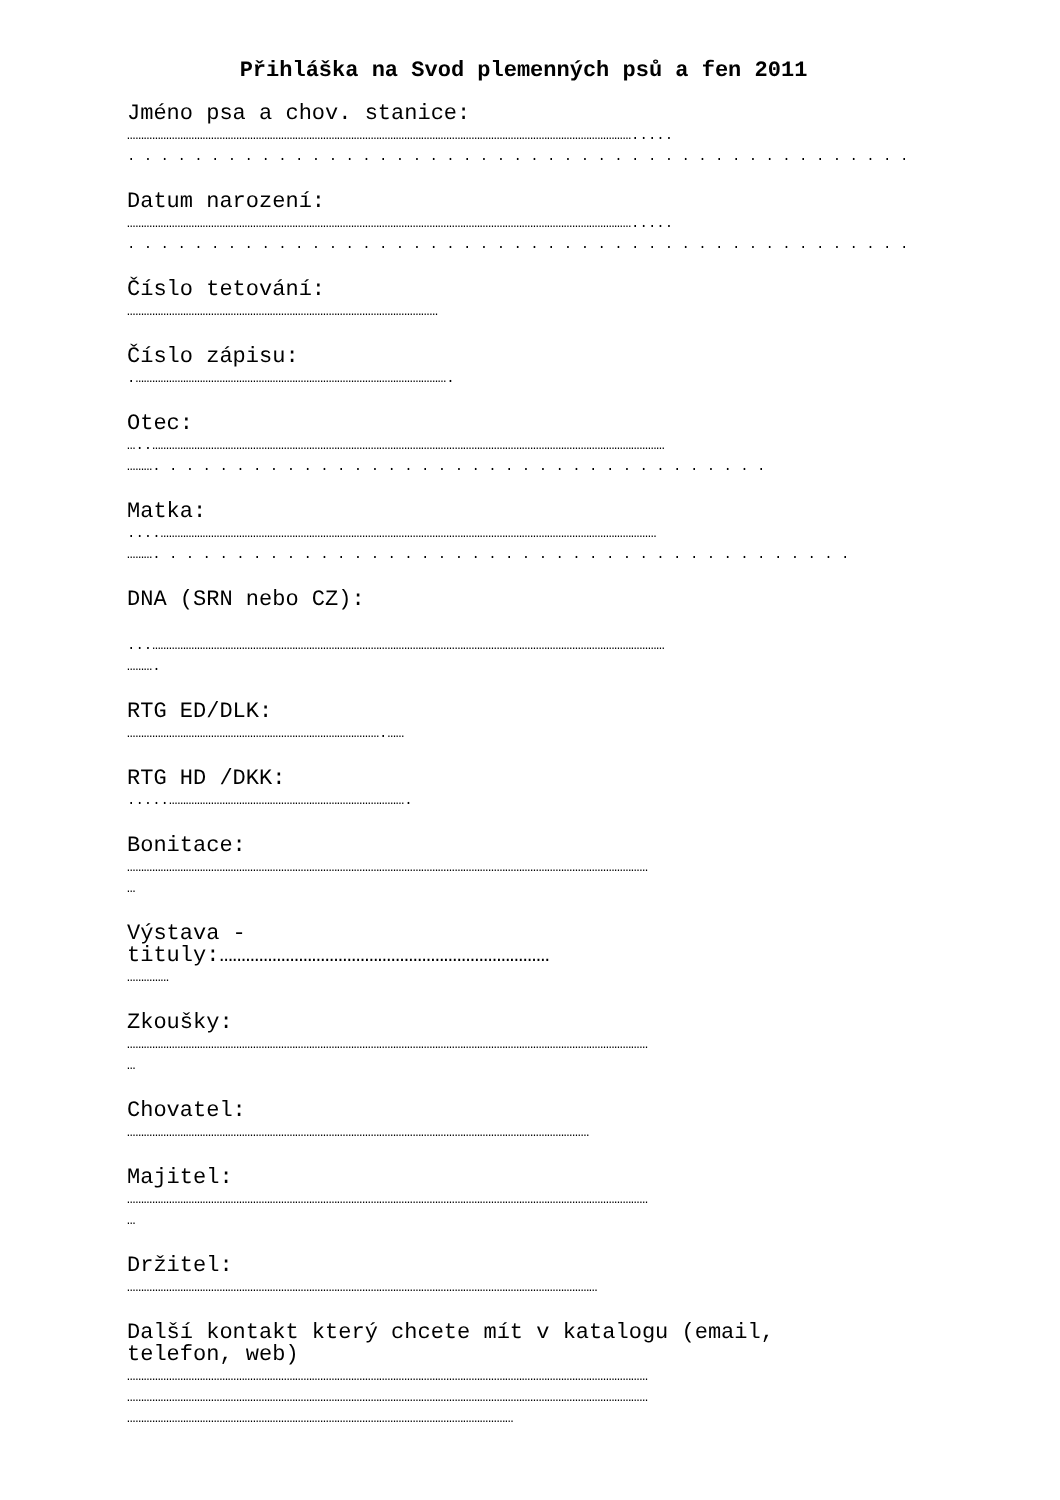Přihláška na Svod plemenných psů a fen 2011
Jméno psa a chov. stanice:
……………………………………………………………………………………………………………………………………………………………….....
. . . . . . . . . . . . . . . . . . . . . . . . . . . . . . . . . . . . . . . . . . . . . . . . . . . .
Datum narození:
……………………………………………………………………………………………………………………………………………………………….....
. . . . . . . . . . . . . . . . . . . . . . . . . . . . . . . . . . . . . . . . . . . . . . . . . . .
Číslo tetování:
…………………………………………………………………………………………………
Číslo zápisu:
.………………………………………………………………………………………………….
Otec:
…..…………………………………………………………………………………………………………………………………………………………………
………. . . . . . . . . . . . . . . . . . . . . . . . . . . . . . . . . . . . .
Matka:
....……………………………………………………………………………………………………………………………………………………………
………. . . . . . . . . . . . . . . . . . . . . . . . . . . . . . . . . . . . . . . . . .
DNA (SRN nebo CZ):
...…………………………………………………………………………………………………………………………………………………………………
……….
RTG ED/DLK:
……………………………………………………………………………….……
RTG HD /DKK:
.....………………………………………………………………………….
Bonitace:
……………………………………………………………………………………………………………………………………………………………………
…
Výstava -
tituly:…………………………………………………………………
……………
Zkoušky:
……………………………………………………………………………………………………………………………………………………………………
…
Chovatel:
…………………………………………………………………………………………………………………………………………………
Majitel:
……………………………………………………………………………………………………………………………………………………………………
…
Držitel:
……………………………………………………………………………………………………………………………………………………
Další kontakt který chcete mít v katalogu (email,
telefon, web)
……………………………………………………………………………………………………………………………………………………………………
……………………………………………………………………………………………………………………………………………………………………
…………………………………………………………………………………………………………………………